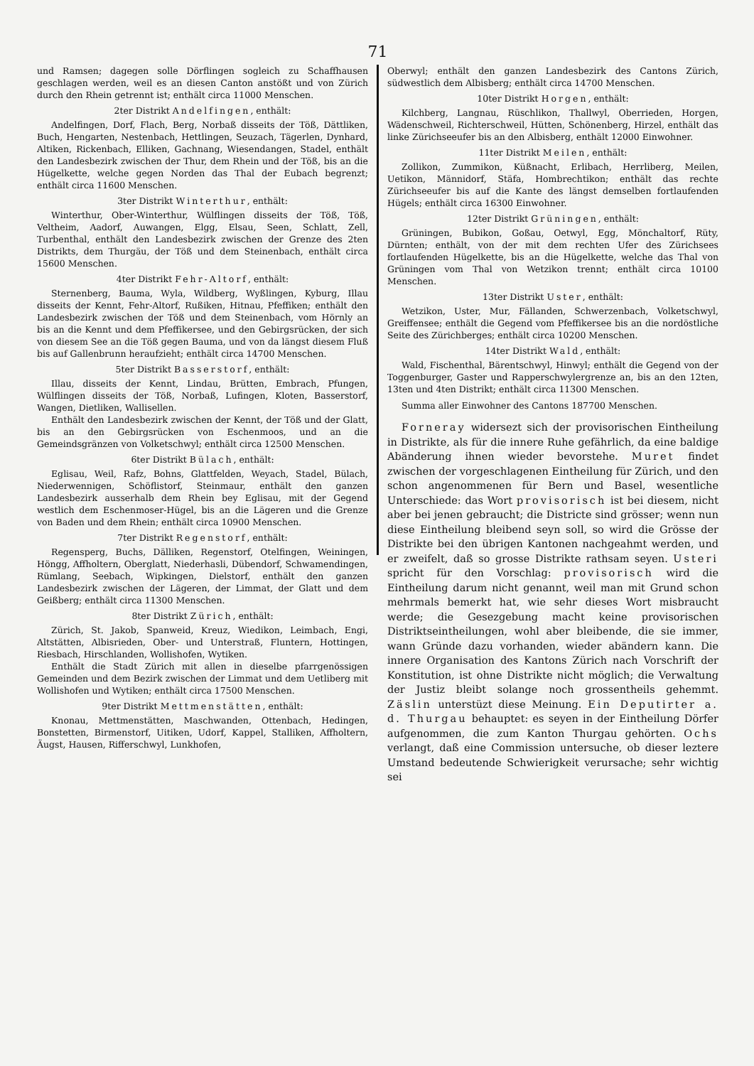71
und Ramsen; dagegen solle Dörflingen sogleich zu Schaffhausen geschlagen werden, weil es an diesen Canton anstößt und von Zürich durch den Rhein getrennt ist; enthält circa 11000 Menschen.
2ter Distrikt Andelfingen, enthält:
Andelfingen, Dorf, Flach, Berg, Norbaß disseits der Töß, Dättliken, Buch, Hengarten, Nestenbach, Hettlingen, Seuzach, Tägerlen, Dynhard, Altiken, Rickenbach, Elliken, Gachnang, Wiesendangen, Stadel, enthält den Landesbezirk zwischen der Thur, dem Rhein und der Töß, bis an die Hügelkette, welche gegen Norden das Thal der Eubach begrenzt; enthält circa 11600 Menschen.
3ter Distrikt Winterthur, enthält:
Winterthur, Ober-Winterthur, Wülflingen disseits der Töß, Töß, Veltheim, Aadorf, Auwangen, Elgg, Elsau, Seen, Schlatt, Zell, Turbenthal, enthält den Landesbezirk zwischen der Grenze des 2ten Distrikts, dem Thurgäu, der Töß und dem Steinenbach, enthält circa 15600 Menschen.
4ter Distrikt Fehr-Altorf, enthält:
Sternenberg, Bauma, Wyla, Wildberg, Wyßlingen, Kyburg, Illau disseits der Kennt, Fehr-Altorf, Rußiken, Hitnau, Pfeffiken; enthält den Landesbezirk zwischen der Töß und dem Steinenbach, vom Hörnly an bis an die Kennt und dem Pfeffikersee, und den Gebirgsrücken, der sich von diesem See an die Töß gegen Bauma, und von da längst diesem Fluß bis auf Gallenbrunn heraufzieht; enthält circa 14700 Menschen.
5ter Distrikt Basserstorf, enthält:
Illau, disseits der Kennt, Lindau, Brütten, Embrach, Pfungen, Wülflingen disseits der Töß, Norbaß, Lufingen, Kloten, Basserstorf, Wangen, Dietliken, Wallisellen.
Enthält den Landesbezirk zwischen der Kennt, der Töß und der Glatt, bis an den Gebirgsrücken von Eschenmoos, und an die Gemeindsgränzen von Volketschwyl; enthält circa 12500 Menschen.
6ter Distrikt Bülach, enthält:
Eglisau, Weil, Rafz, Bohns, Glattfelden, Weyach, Stadel, Bülach, Niederwennigen, Schöflistorf, Steinmaur, enthält den ganzen Landesbezirk ausserhalb dem Rhein bey Eglisau, mit der Gegend westlich dem Eschenmoser-Hügel, bis an die Lägeren und die Grenze von Baden und dem Rhein; enthält circa 10900 Menschen.
7ter Distrikt Regenstorf, enthält:
Regensperg, Buchs, Dälliken, Regenstorf, Otelfingen, Weiningen, Höngg, Affholtern, Oberglatt, Niederhasli, Dübendorf, Schwamendingen, Rümlang, Seebach, Wipkingen, Dielstorf, enthält den ganzen Landesbezirk zwischen der Lägeren, der Limmat, der Glatt und dem Geißberg; enthält circa 11300 Menschen.
8ter Distrikt Zürich, enthält:
Zürich, St. Jakob, Spanweid, Kreuz, Wiedikon, Leimbach, Engi, Altstätten, Albisrieden, Ober- und Unterstraß, Fluntern, Hottingen, Riesbach, Hirschlanden, Wollishofen, Wytiken.
Enthält die Stadt Zürich mit allen in dieselbe pfarrgenössigen Gemeinden und dem Bezirk zwischen der Limmat und dem Uetliberg mit Wollishofen und Wytiken; enthält circa 17500 Menschen.
9ter Distrikt Mettmenstätten, enthält:
Knonau, Mettmenstätten, Maschwanden, Ottenbach, Hedingen, Bonstetten, Birmenstorf, Uitiken, Udorf, Kappel, Stalliken, Affholtern, Äugst, Hausen, Rifferschwyl, Lunkhofen,
Oberwyl; enthält den ganzen Landesbezirk des Cantons Zürich, südwestlich dem Albisberg; enthält circa 14700 Menschen.
10ter Distrikt Horgen, enthält:
Kilchberg, Langnau, Rüschlikon, Thallwyl, Oberrieden, Horgen, Wädenschweil, Richterschweil, Hütten, Schönenberg, Hirzel, enthält das linke Zürichseeufer bis an den Albisberg, enthält 12000 Einwohner.
11ter Distrikt Meilen, enthält:
Zollikon, Zummikon, Küßnacht, Erlibach, Herrliberg, Meilen, Uetikon, Männidorf, Stäfa, Hombrechtikon; enthält das rechte Zürichseeufer bis auf die Kante des längst demselben fortlaufenden Hügels; enthält circa 16300 Einwohner.
12ter Distrikt Grüningen, enthält:
Grüningen, Bubikon, Goßau, Oetwyl, Egg, Mönchaltorf, Rüty, Dürnten; enthält, von der mit dem rechten Ufer des Zürichsees fortlaufenden Hügelkette, bis an die Hügelkette, welche das Thal von Grüningen vom Thal von Wetzikon trennt; enthält circa 10100 Menschen.
13ter Distrikt Uster, enthält:
Wetzikon, Uster, Mur, Fällanden, Schwerzenbach, Volketschwyl, Greiffensee; enthält die Gegend vom Pfeffikersee bis an die nordöstliche Seite des Zürichberges; enthält circa 10200 Menschen.
14ter Distrikt Wald, enthält:
Wald, Fischenthal, Bärentschwyl, Hinwyl; enthält die Gegend von der Toggenburger, Gaster und Rapperschwylergrenze an, bis an den 12ten, 13ten und 4ten Distrikt; enthält circa 11300 Menschen.
Summa aller Einwohner des Cantons 187700 Menschen.
Forneray widersezt sich der provisorischen Eintheilung in Distrikte, als für die innere Ruhe gefährlich, da eine baldige Abänderung ihnen wieder bevorstehe. Muret findet zwischen der vorgeschlagenen Eintheilung für Zürich, und den schon angenommenen für Bern und Basel, wesentliche Unterschiede: das Wort provisorisch ist bei diesem, nicht aber bei jenen gebraucht; die Districte sind grösser; wenn nun diese Eintheilung bleibend seyn soll, so wird die Grösse der Distrikte bei den übrigen Kantonen nachgeahmt werden, und er zweifelt, daß so grosse Distrikte rathsam seyen. Usteri spricht für den Vorschlag: provisorisch wird die Eintheilung darum nicht genannt, weil man mit Grund schon mehrmals bemerkt hat, wie sehr dieses Wort misbraucht werde; die Gesezgebung macht keine provisorischen Distriktseintheilungen, wohl aber bleibende, die sie immer, wann Gründe dazu vorhanden, wieder abändern kann. Die innere Organisation des Kantons Zürich nach Vorschrift der Konstitution, ist ohne Distrikte nicht möglich; die Verwaltung der Justiz bleibt solange noch grossentheils gehemmt. Zäslin unterstüzt diese Meinung. Ein Deputirter a. d. Thurgau behauptet: es seyen in der Eintheilung Dörfer aufgenommen, die zum Kanton Thurgau gehörten. Ochs verlangt, daß eine Commission untersuche, ob dieser leztere Umstand bedeutende Schwierigkeit verursache; sehr wichtig sei